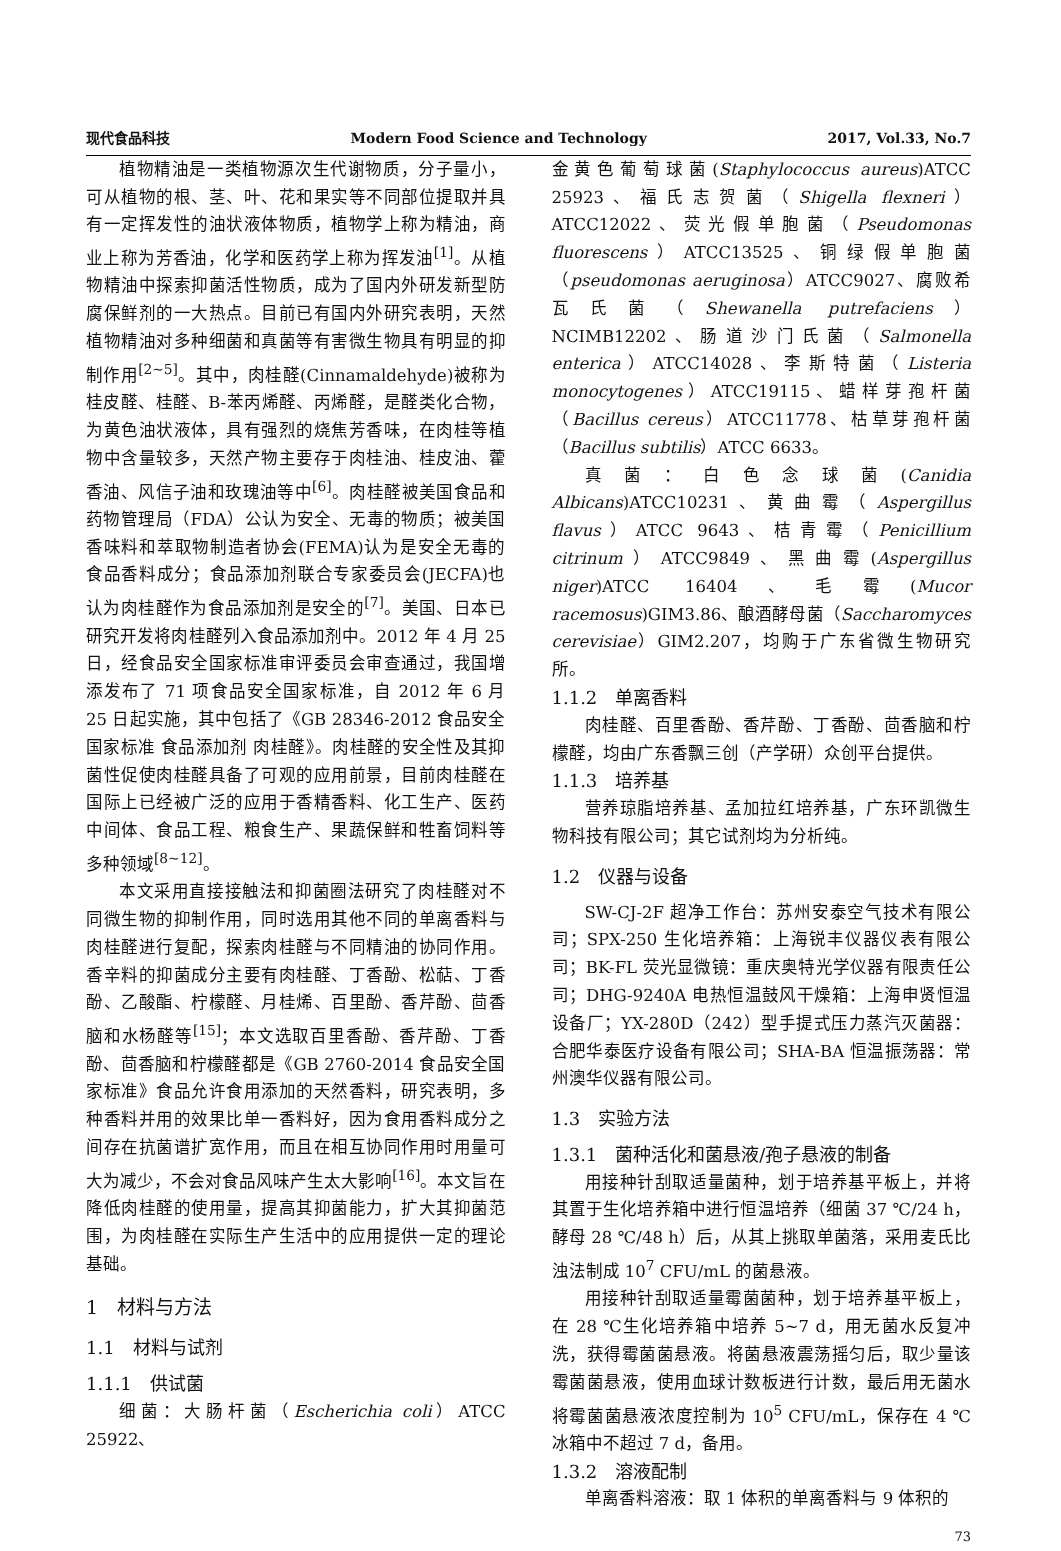现代食品科技 Modern Food Science and Technology 2017, Vol.33, No.7
植物精油是一类植物源次生代谢物质，分子量小，可从植物的根、茎、叶、花和果实等不同部位提取并具有一定挥发性的油状液体物质，植物学上称为精油，商业上称为芳香油，化学和医药学上称为挥发油<sup>[1]</sup>。从植物精油中探索抑菌活性物质，成为了国内外研发新型防腐保鲜剂的一大热点。目前已有国内外研究表明，天然植物精油对多种细菌和真菌等有害微生物具有明显的抑制作用<sup>[2~5]</sup>。其中，肉桂醛(Cinnamaldehyde)被称为桂皮醛、桂醛、B-苯丙烯醛、丙烯醛，是醛类化合物，为黄色油状液体，具有强烈的烧焦芳香味，在肉桂等植物中含量较多，天然产物主要存于肉桂油、桂皮油、藿香油、风信子油和玫瑰油等中<sup>[6]</sup>。肉桂醛被美国食品和药物管理局（FDA）公认为安全、无毒的物质；被美国香味料和萃取物制造者协会(FEMA)认为是安全无毒的食品香料成分；食品添加剂联合专家委员会(JECFA)也认为肉桂醛作为食品添加剂是安全的<sup>[7]</sup>。美国、日本已研究开发将肉桂醛列入食品添加剂中。2012 年 4 月 25 日，经食品安全国家标准审评委员会审查通过，我国增添发布了 71 项食品安全国家标准，自 2012 年 6 月 25 日起实施，其中包括了《GB 28346-2012 食品安全国家标准 食品添加剂 肉桂醛》。肉桂醛的安全性及其抑菌性促使肉桂醛具备了可观的应用前景，目前肉桂醛在国际上已经被广泛的应用于香精香料、化工生产、医药中间体、食品工程、粮食生产、果蔬保鲜和牲畜饲料等多种领域<sup>[8~12]</sup>。
本文采用直接接触法和抑菌圈法研究了肉桂醛对不同微生物的抑制作用，同时选用其他不同的单离香料与肉桂醛进行复配，探索肉桂醛与不同精油的协同作用。香辛料的抑菌成分主要有肉桂醛、丁香酚、松萜、丁香酚、乙酸酯、柠檬醛、月桂烯、百里酚、香芹酚、茴香脑和水杨醛等<sup>[15]</sup>；本文选取百里香酚、香芹酚、丁香酚、茴香脑和柠檬醛都是《GB 2760-2014 食品安全国家标准》食品允许食用添加的天然香料，研究表明，多种香料并用的效果比单一香料好，因为食用香料成分之间存在抗菌谱扩宽作用，而且在相互协同作用时用量可大为减少，不会对食品风味产生太大影响<sup>[16]</sup>。本文旨在降低肉桂醛的使用量，提高其抑菌能力，扩大其抑菌范围，为肉桂醛在实际生产生活中的应用提供一定的理论基础。
1　材料与方法
1.1　材料与试剂
1.1.1　供试菌
细菌：大肠杆菌（Escherichia coli）ATCC 25922、
金黄色葡萄球菌(Staphylococcus aureus)ATCC 25923、福氏志贺菌（Shigella flexneri）ATCC12022、荧光假单胞菌（Pseudomonas fluorescens）ATCC13525、铜绿假单胞菌（pseudomonas aeruginosa）ATCC9027、腐败希瓦氏菌（Shewanella putrefaciens）NCIMB12202、肠道沙门氏菌（Salmonella enterica）ATCC14028、李斯特菌（Listeria monocytogenes）ATCC19115、蜡样芽孢杆菌（Bacillus cereus）ATCC11778、枯草芽孢杆菌（Bacillus subtilis）ATCC 6633。
真菌：白色念球菌(Canidia Albicans)ATCC10231、黄曲霉（Aspergillus flavus）ATCC 9643、桔青霉（Penicillium citrinum）ATCC9849、黑曲霉(Aspergillus niger)ATCC 16404、毛霉(Mucor racemosus)GIM3.86、酿酒酵母菌（Saccharomyces cerevisiae）GIM2.207，均购于广东省微生物研究所。
1.1.2　单离香料
肉桂醛、百里香酚、香芹酚、丁香酚、茴香脑和柠檬醛，均由广东香飘三创（产学研）众创平台提供。
1.1.3　培养基
营养琼脂培养基、孟加拉红培养基，广东环凯微生物科技有限公司；其它试剂均为分析纯。
1.2　仪器与设备
SW-CJ-2F 超净工作台：苏州安泰空气技术有限公司；SPX-250 生化培养箱：上海锐丰仪器仪表有限公司；BK-FL 荧光显微镜：重庆奥特光学仪器有限责任公司；DHG-9240A 电热恒温鼓风干燥箱：上海申贤恒温设备厂；YX-280D（242）型手提式压力蒸汽灭菌器：合肥华泰医疗设备有限公司；SHA-BA 恒温振荡器：常州澳华仪器有限公司。
1.3　实验方法
1.3.1　菌种活化和菌悬液/孢子悬液的制备
用接种针刮取适量菌种，划于培养基平板上，并将其置于生化培养箱中进行恒温培养（细菌 37 ℃/24 h，酵母 28 ℃/48 h）后，从其上挑取单菌落，采用麦氏比浊法制成 10<sup>7</sup> CFU/mL 的菌悬液。
用接种针刮取适量霉菌菌种，划于培养基平板上，在 28 ℃生化培养箱中培养 5~7 d，用无菌水反复冲洗，获得霉菌菌悬液。将菌悬液震荡摇匀后，取少量该霉菌菌悬液，使用血球计数板进行计数，最后用无菌水将霉菌菌悬液浓度控制为 10<sup>5</sup> CFU/mL，保存在 4 ℃冰箱中不超过 7 d，备用。
1.3.2　溶液配制
单离香料溶液：取 1 体积的单离香料与 9 体积的
73